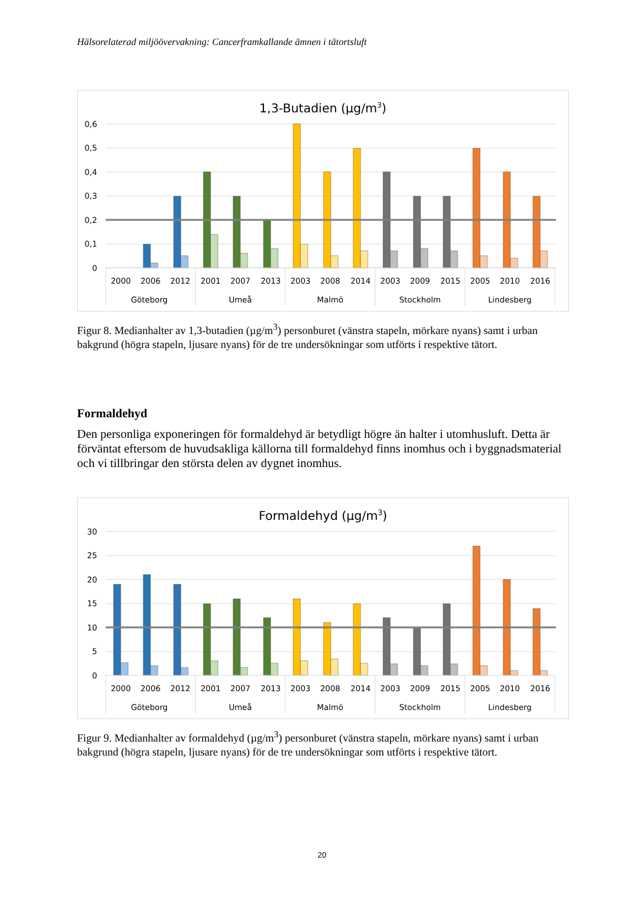Hälsorelaterad miljöövervakning: Cancerframkallande ämnen i tätortsluft
1,3-Butadien (µg/m3)
0,6
0,5
0,4
0,3
0,2
0,1
0
2000
2006
2012
2001
2007
2013
2003
2008
2014
2003
2009
2015
2005
2010
2016
Göteborg
Umeå
Malmö
Stockholm
Lindesberg
Figur 8. Medianhalter av 1,3-butadien (µg/m<sup>3</sup>) personburet (vänstra stapeln, mörkare nyans) samt i urban bakgrund (högra stapeln, ljusare nyans) för de tre undersökningar som utförts i respektive tätort.
Formaldehyd
Den personliga exponeringen för formaldehyd är betydligt högre än halter i utomhusluft. Detta är förväntat eftersom de huvudsakliga källorna till formaldehyd finns inomhus och i byggnadsmaterial och vi tillbringar den största delen av dygnet inomhus.
Formaldehyd (µg/m3)
30
25
20
15
10
5
0
2000
2006
2012
2001
2007
2013
2003
2008
2014
2003
2009
2015
2005
2010
2016
Göteborg
Umeå
Malmö
Stockholm
Lindesberg
Figur 9. Medianhalter av formaldehyd (µg/m<sup>3</sup>) personburet (vänstra stapeln, mörkare nyans) samt i urban bakgrund (högra stapeln, ljusare nyans) för de tre undersökningar som utförts i respektive tätort.
20